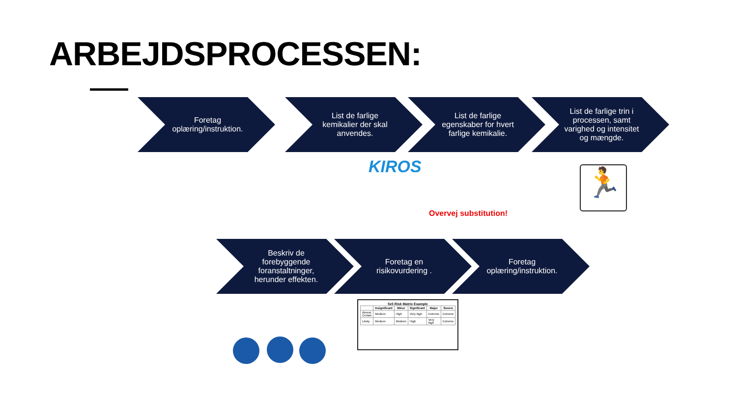ARBEJDSPROCESSEN:
Foretag oplæring/instruktion.
List de farlige kemikalier der skal anvendes.
List de farlige egenskaber for hvert farlige kemikalie.
List de farlige trin i processen, samt varighed og intensitet og mængde.
KIROS
Overvej substitution!
🏃
Beskriv de forebyggende foranstaltninger, herunder effekten.
Foretag en risikovurdering . Foretag oplæring/instruktion.
5x5 Risk Matrix Example
| | Insignificant | Minor | Significant | Major | Severe |
| --- | --- | --- | --- | --- | --- |
| Almost Certain | Medium | High | Very high | Extreme | Extreme |
| Likely | Medium | Medium | High | Very high | Extreme |